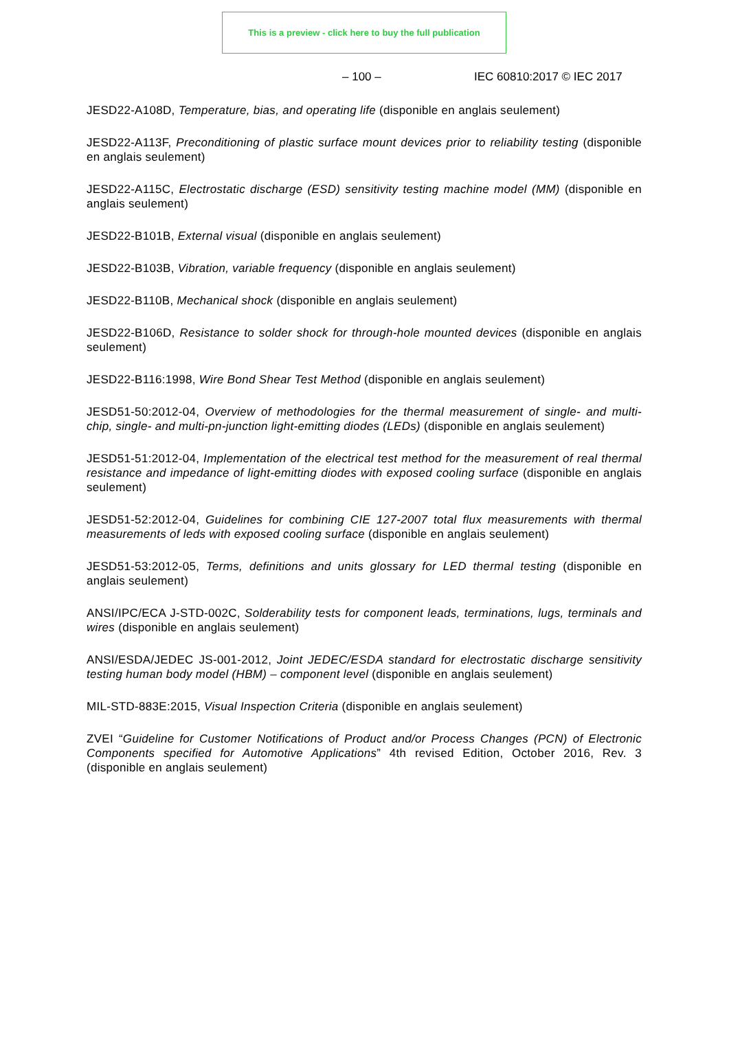This is a preview - click here to buy the full publication
– 100 – IEC 60810:2017 © IEC 2017
JESD22-A108D, Temperature, bias, and operating life (disponible en anglais seulement)
JESD22-A113F, Preconditioning of plastic surface mount devices prior to reliability testing (disponible en anglais seulement)
JESD22-A115C, Electrostatic discharge (ESD) sensitivity testing machine model (MM) (disponible en anglais seulement)
JESD22-B101B, External visual (disponible en anglais seulement)
JESD22-B103B, Vibration, variable frequency (disponible en anglais seulement)
JESD22-B110B, Mechanical shock (disponible en anglais seulement)
JESD22-B106D, Resistance to solder shock for through-hole mounted devices (disponible en anglais seulement)
JESD22-B116:1998, Wire Bond Shear Test Method (disponible en anglais seulement)
JESD51-50:2012-04, Overview of methodologies for the thermal measurement of single- and multi-chip, single- and multi-pn-junction light-emitting diodes (LEDs) (disponible en anglais seulement)
JESD51-51:2012-04, Implementation of the electrical test method for the measurement of real thermal resistance and impedance of light-emitting diodes with exposed cooling surface (disponible en anglais seulement)
JESD51-52:2012-04, Guidelines for combining CIE 127-2007 total flux measurements with thermal measurements of leds with exposed cooling surface (disponible en anglais seulement)
JESD51-53:2012-05, Terms, definitions and units glossary for LED thermal testing (disponible en anglais seulement)
ANSI/IPC/ECA J-STD-002C, Solderability tests for component leads, terminations, lugs, terminals and wires (disponible en anglais seulement)
ANSI/ESDA/JEDEC JS-001-2012, Joint JEDEC/ESDA standard for electrostatic discharge sensitivity testing human body model (HBM) – component level (disponible en anglais seulement)
MIL-STD-883E:2015, Visual Inspection Criteria (disponible en anglais seulement)
ZVEI “Guideline for Customer Notifications of Product and/or Process Changes (PCN) of Electronic Components specified for Automotive Applications” 4th revised Edition, October 2016, Rev. 3 (disponible en anglais seulement)